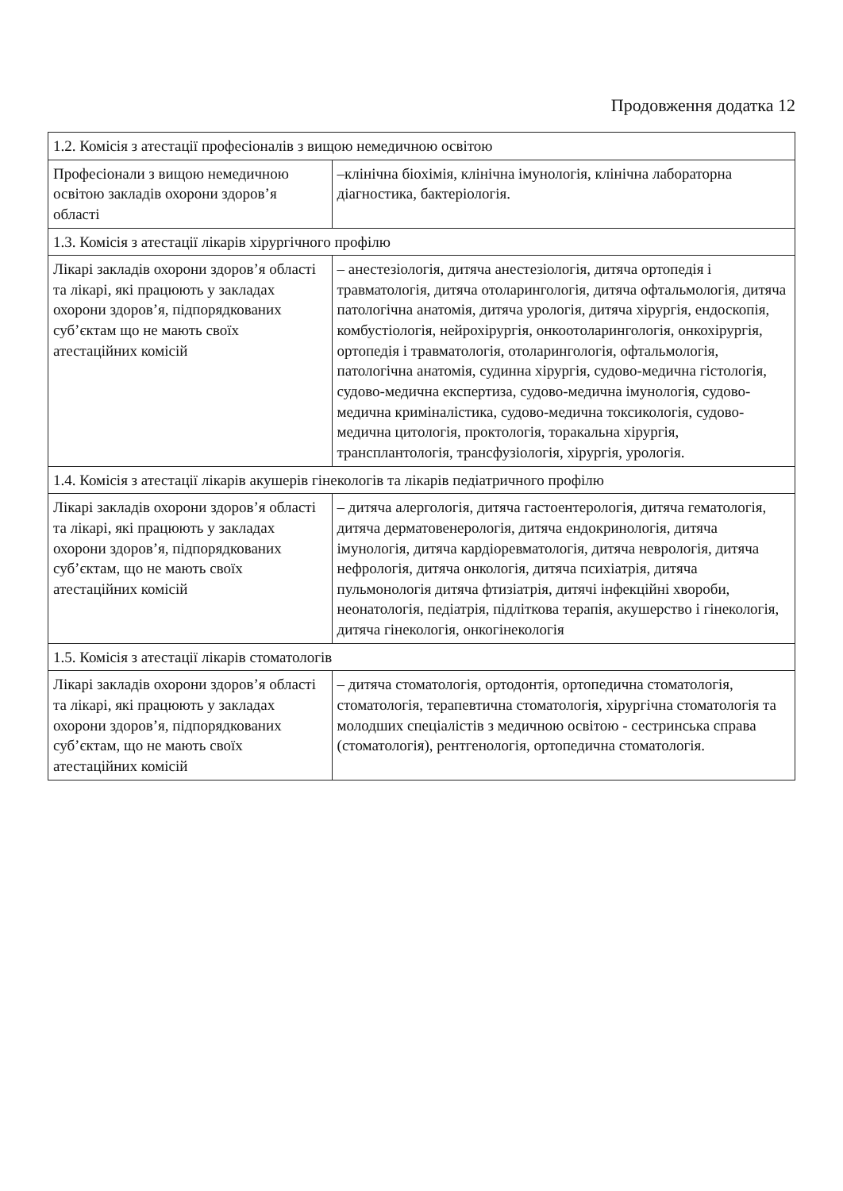Продовження додатка 12
| 1.2. Комісія з атестації професіоналів з вищою немедичною освітою | |
| Професіонали з вищою немедичною освітою закладів охорони здоров’я області | –клінічна біохімія, клінічна імунологія, клінічна лабораторна діагностика, бактеріологія. |
| 1.3. Комісія з атестації лікарів хірургічного профілю | |
| Лікарі закладів охорони здоров’я області та лікарі, які працюють у закладах охорони здоров’я, підпорядкованих суб’єктам що не мають своїх атестаційних комісій | – анестезіологія, дитяча анестезіологія, дитяча ортопедія і травматологія, дитяча отоларингологія, дитяча офтальмологія, дитяча патологічна анатомія, дитяча урологія, дитяча хірургія, ендоскопія, комбустіологія, нейрохірургія, онкоотоларингологія, онкохірургія, ортопедія і травматологія, отоларингологія, офтальмологія, патологічна анатомія, судинна хірургія, судово-медична гістологія, судово-медична експертиза, судово-медична імунологія, судово-медична криміналістика, судово-медична токсикологія, судово-медична цитологія, проктологія, торакальна хірургія, трансплантологія, трансфузіологія, хірургія, урологія. |
| 1.4. Комісія з атестації лікарів акушерів гінекологів та лікарів педіатричного профілю | |
| Лікарі закладів охорони здоров’я області та лікарі, які працюють у закладах охорони здоров’я, підпорядкованих суб’єктам, що не мають своїх атестаційних комісій | – дитяча алергологія, дитяча гастоентерологія, дитяча гематологія, дитяча дерматовенерологія, дитяча ендокринологія, дитяча імунологія, дитяча кардіоревматологія, дитяча неврологія, дитяча нефрологія, дитяча онкологія, дитяча психіатрія, дитяча пульмонологія дитяча фтизіатрія, дитячі інфекційні хвороби, неонатологія, педіатрія, підліткова терапія, акушерство і гінекологія, дитяча гінекологія, онкогінекологія |
| 1.5. Комісія з атестації лікарів стоматологів | |
| Лікарі закладів охорони здоров’я області та лікарі, які працюють у закладах охорони здоров’я, підпорядкованих суб’єктам, що не мають своїх атестаційних комісій | – дитяча стоматологія, ортодонтія, ортопедична стоматологія, стоматологія, терапевтична стоматологія, хірургічна стоматологія та молодших спеціалістів з медичною освітою - сестринська справа (стоматологія), рентгенологія, ортопедична стоматологія. |